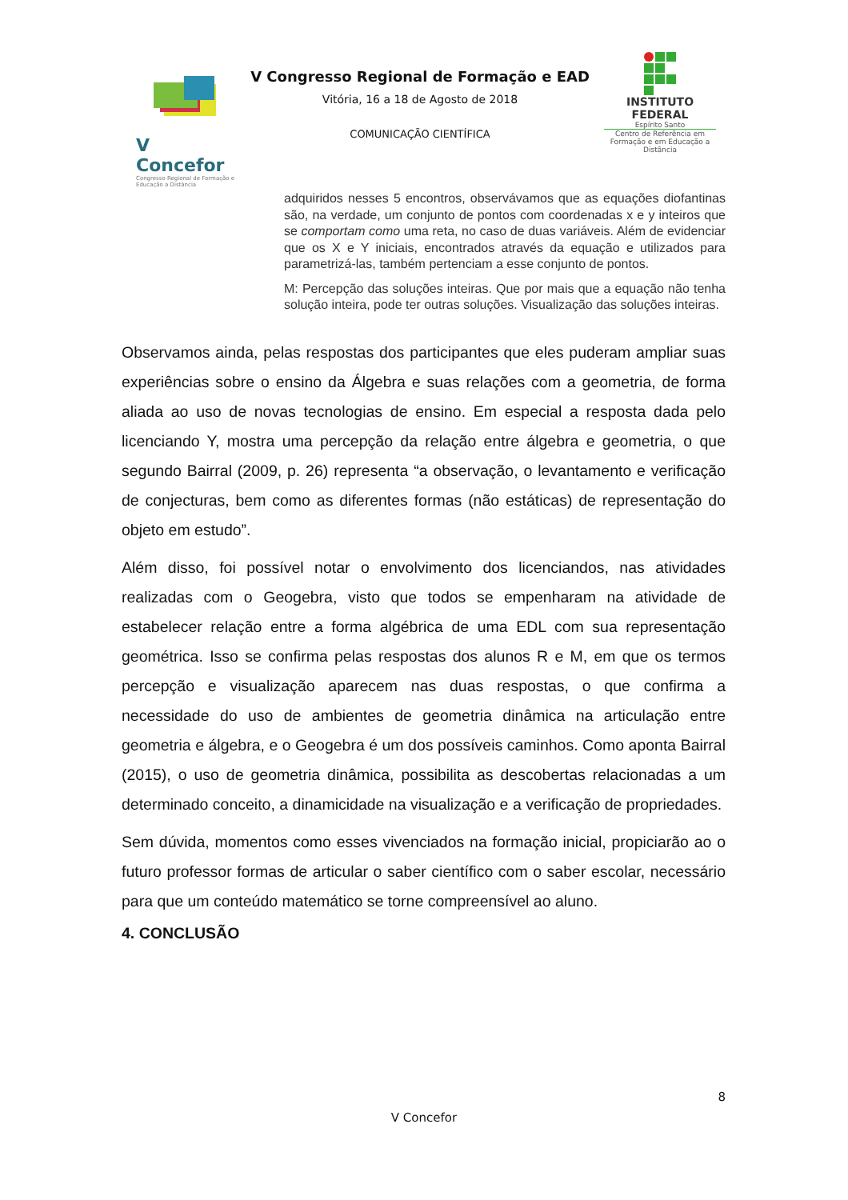V Concefor
Congresso Regional de Formação e Educação a Distância
V Congresso Regional de Formação e EAD
Vitória, 16 a 18 de Agosto de 2018
COMUNICAÇÃO CIENTÍFICA
INSTITUTO
FEDERAL
Espírito Santo
Centro de Referência em Formação e em Educação a Distância
adquiridos nesses 5 encontros, observávamos que as equações diofantinas são, na verdade, um conjunto de pontos com coordenadas x e y inteiros que se comportam como uma reta, no caso de duas variáveis. Além de evidenciar que os X e Y iniciais, encontrados através da equação e utilizados para parametrizá-las, também pertenciam a esse conjunto de pontos.
M: Percepção das soluções inteiras. Que por mais que a equação não tenha solução inteira, pode ter outras soluções. Visualização das soluções inteiras.
Observamos ainda, pelas respostas dos participantes que eles puderam ampliar suas experiências sobre o ensino da Álgebra e suas relações com a geometria, de forma aliada ao uso de novas tecnologias de ensino. Em especial a resposta dada pelo licenciando Y, mostra uma percepção da relação entre álgebra e geometria, o que segundo Bairral (2009, p. 26) representa “a observação, o levantamento e verificação de conjecturas, bem como as diferentes formas (não estáticas) de representação do objeto em estudo”.
Além disso, foi possível notar o envolvimento dos licenciandos, nas atividades realizadas com o Geogebra, visto que todos se empenharam na atividade de estabelecer relação entre a forma algébrica de uma EDL com sua representação geométrica. Isso se confirma pelas respostas dos alunos R e M, em que os termos percepção e visualização aparecem nas duas respostas, o que confirma a necessidade do uso de ambientes de geometria dinâmica na articulação entre geometria e álgebra, e o Geogebra é um dos possíveis caminhos. Como aponta Bairral (2015), o uso de geometria dinâmica, possibilita as descobertas relacionadas a um determinado conceito, a dinamicidade na visualização e a verificação de propriedades.
Sem dúvida, momentos como esses vivenciados na formação inicial, propiciarão ao o futuro professor formas de articular o saber científico com o saber escolar, necessário para que um conteúdo matemático se torne compreensível ao aluno.
4. CONCLUSÃO
8
V Concefor